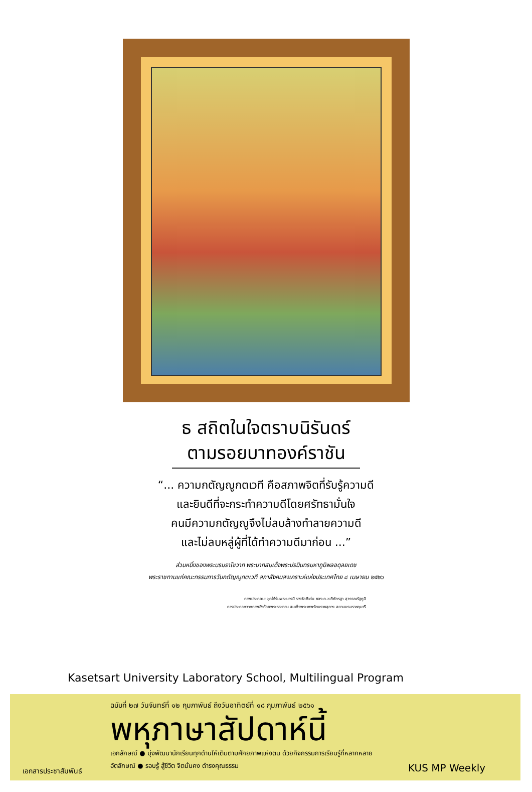ธ สถิตในใจตราบนิรันดร์
ตามรอยบาทองค์ราชัน
“... ความกตัญญูกตเวที คือสภาพจิตที่รับรู้ความดี
และยินดีที่จะกระทำความดีโดยศรัทธามั่นใจ
คนมีความกตัญญูจึงไม่ลบล้างทำลายความดี
และไม่ลบหลู่ผู้ที่ได้ทำความดีมาก่อน ...”
ส่วนหนึ่งของพระบรมราโชวาท พระบาทสมเด็จพระปรมินทรมหาภูมิพลอดุลยเดช
พระราชทานแก่คณะกรรมการวันกตัญญูกตเวที สภาสังคมสงเคราะห์แห่งประเทศไทย ๘ เมษายน ๒๕๒๖
ภาพประกอบ: ชุดใต้ร่มพระบารมี รางวัลดีเด่น ของ ด.ช.ทิภัทรฐา สุวรรณรัฐภูมิ
การประกวดวาดภาพชิงถ้วยพระราชทาน สมเด็จพระเทพรัตนราชสุดาฯ สยามบรมราชกุมารี
Kasetsart University Laboratory School, Multilingual Program
ฉบับที่ ๒๗ วันจันทร์ที่ ๑๒ กุมภาพันธ์ ถึงวันอาทิตย์ที่ ๑๘ กุมภาพันธ์ ๒๕๖๑
พหุภาษาสัปดาห์นี้
เอกลักษณ์ ● มุ่งพัฒนานักเรียนทุกด้านให้เต็มตามศักยภาพแห่งตน ด้วยกิจกรรมการเรียนรู้ที่หลากหลาย
อัตลักษณ์ ● รอบรู้ สู้ชีวิต จิตมั่นคง ดำรงคุณธรรม
เอกสารประชาสัมพันธ์ KUS MP Weekly